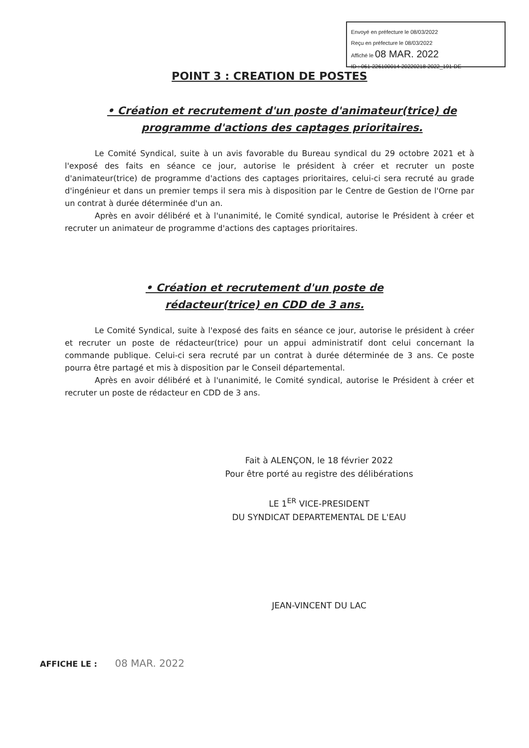Envoyé en préfecture le 08/03/2022
Reçu en préfecture le 08/03/2022
Affiché le 08 MAR. 2022
ID : 061-226100014-20220218-2022_191-DE
POINT 3 : CREATION DE POSTES
• Création et recrutement d'un poste d'animateur(trice) de programme d'actions des captages prioritaires.
Le Comité Syndical, suite à un avis favorable du Bureau syndical du 29 octobre 2021 et à l'exposé des faits en séance ce jour, autorise le président à créer et recruter un poste d'animateur(trice) de programme d'actions des captages prioritaires, celui-ci sera recruté au grade d'ingénieur et dans un premier temps il sera mis à disposition par le Centre de Gestion de l'Orne par un contrat à durée déterminée d'un an.
Après en avoir délibéré et à l'unanimité, le Comité syndical, autorise le Président à créer et recruter un animateur de programme d'actions des captages prioritaires.
• Création et recrutement d'un poste de rédacteur(trice) en CDD de 3 ans.
Le Comité Syndical, suite à l'exposé des faits en séance ce jour, autorise le président à créer et recruter un poste de rédacteur(trice) pour un appui administratif dont celui concernant la commande publique. Celui-ci sera recruté par un contrat à durée déterminée de 3 ans. Ce poste pourra être partagé et mis à disposition par le Conseil départemental.
Après en avoir délibéré et à l'unanimité, le Comité syndical, autorise le Président à créer et recruter un poste de rédacteur en CDD de 3 ans.
Fait à ALENÇON, le 18 février 2022
Pour être porté au registre des délibérations
LE 1<sup>ER</sup> VICE-PRESIDENT
DU SYNDICAT DEPARTEMENTAL DE L'EAU
JEAN-VINCENT DU LAC
AFFICHE LE : 08 MAR. 2022